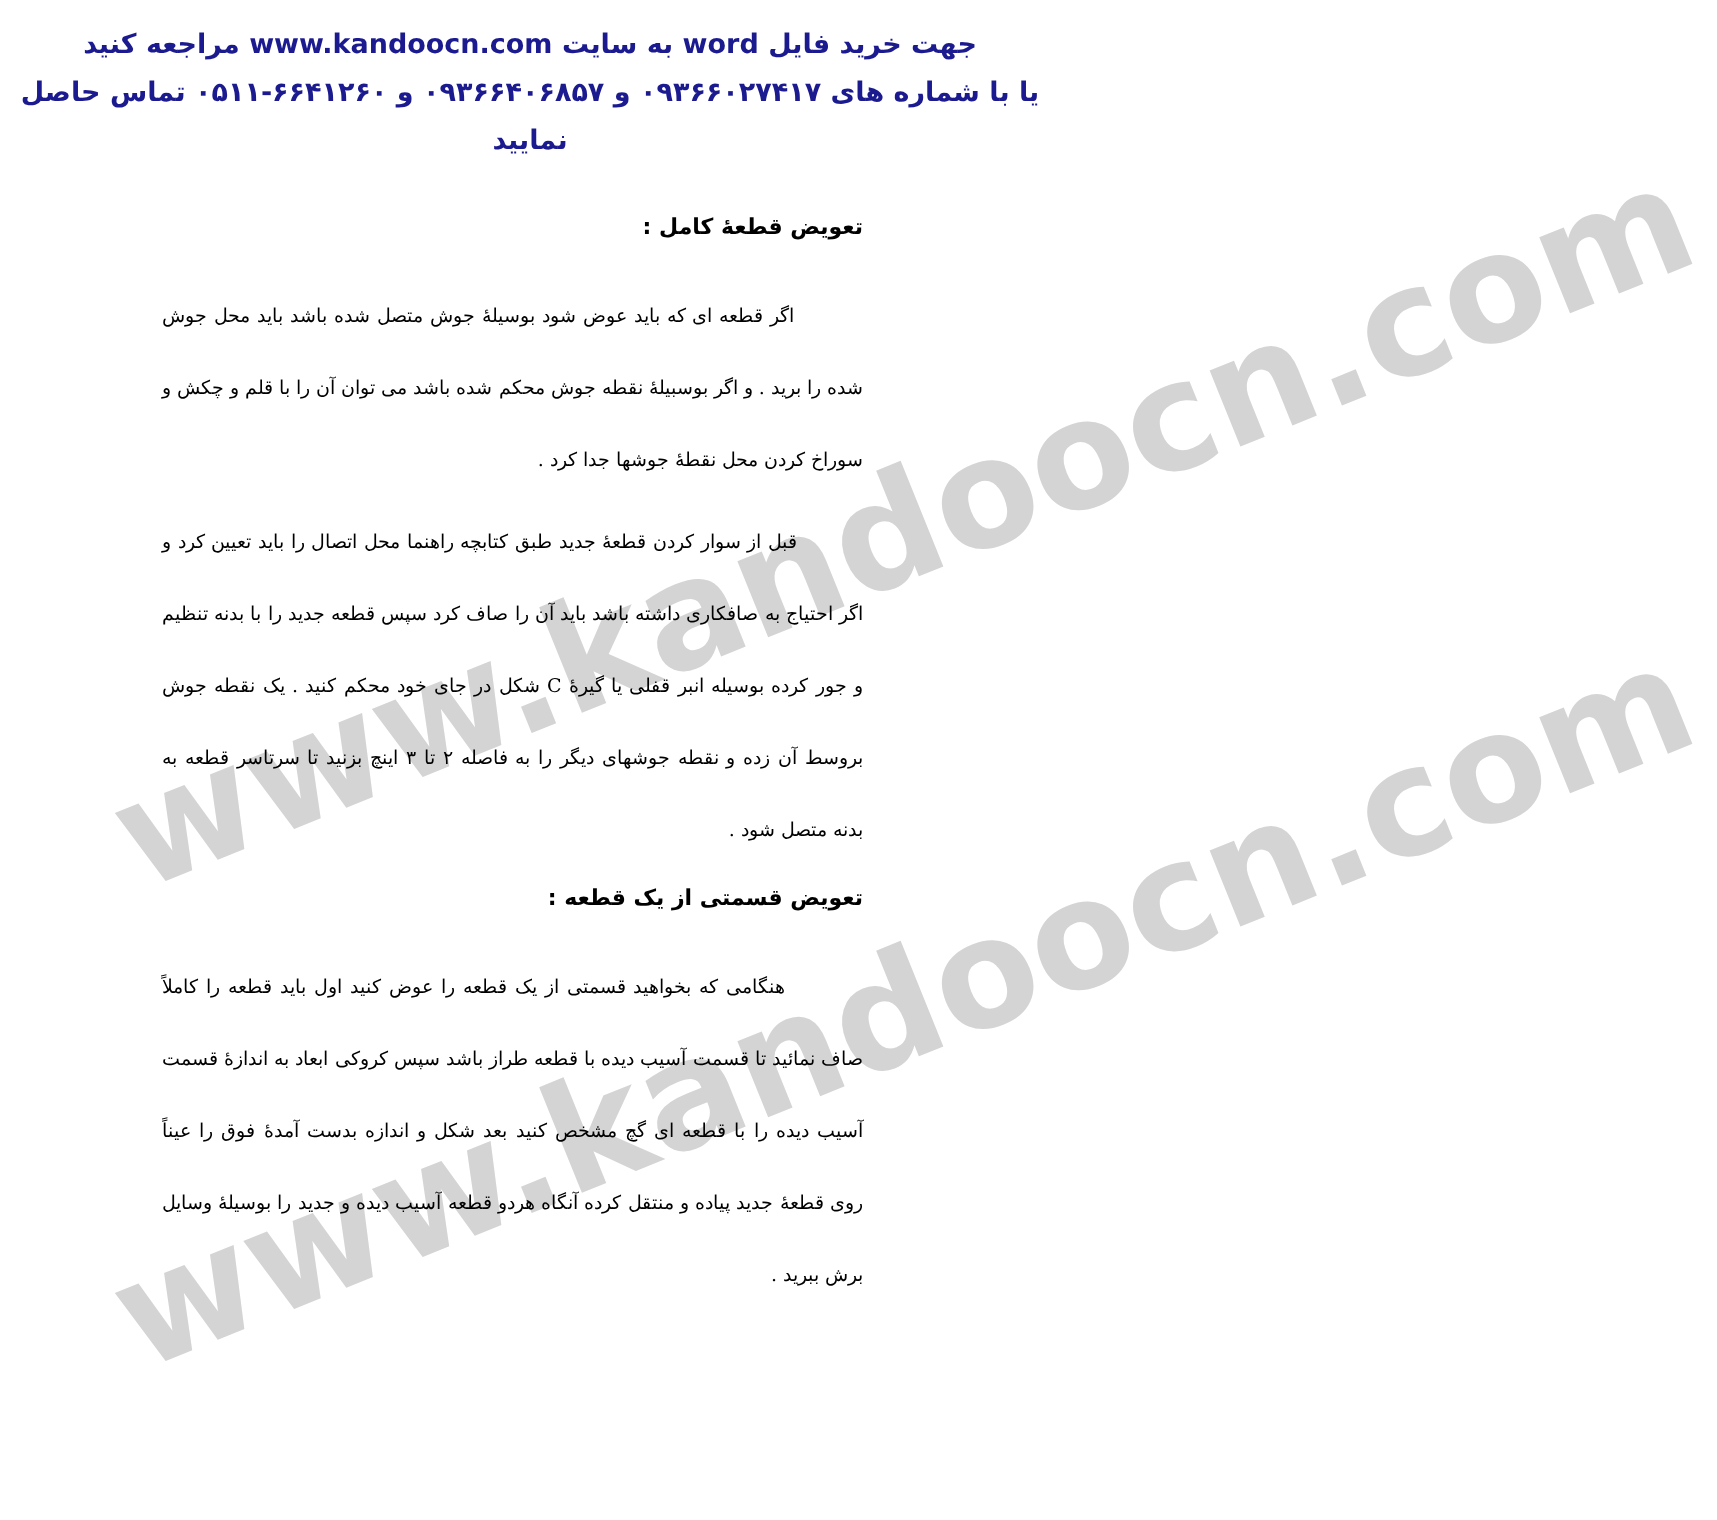www.kandoocn.com
www.kandoocn.com
جهت خرید فایل word به سایت www.kandoocn.com مراجعه کنید
یا با شماره های ۰۹۳۶۶۰۲۷۴۱۷ و ۰۹۳۶۶۴۰۶۸۵۷ و ۶۶۴۱۲۶۰-۰۵۱۱ تماس حاصل نمایید
تعویض قطعهٔ کامل :
اگر قطعه ای که باید عوض شود بوسیلهٔ جوش متصل شده باشد باید محل جوش شده را برید . و اگر بوسبیلهٔ نقطه جوش محکم شده باشد می توان آن را با قلم و چکش و سوراخ کردن محل نقطهٔ جوشها جدا کرد .
قبل از سوار کردن قطعهٔ جدید طبق کتابچه راهنما محل اتصال را باید تعیین کرد و اگر احتیاج به صافکاری داشته باشد باید آن را صاف کرد سپس قطعه جدید را با بدنه تنظیم و جور کرده بوسیله انبر قفلی یا گیرهٔ C شکل در جای خود محکم کنید . یک نقطه جوش بروسط آن زده و نقطه جوشهای دیگر را به فاصله ۲ تا ۳ اینچ بزنید تا سرتاسر قطعه به بدنه متصل شود .
تعویض قسمتی از یک قطعه :
هنگامی که بخواهید قسمتی از یک قطعه را عوض کنید اول باید قطعه را کاملاً صاف نمائید تا قسمت آسیب دیده با قطعه طراز باشد سپس کروکی ابعاد به اندازهٔ قسمت آسیب دیده را با قطعه ای گچ مشخص کنید بعد شکل و اندازه بدست آمدهٔ فوق را عیناً روی قطعهٔ جدید پیاده و منتقل کرده آنگاه هردو قطعه آسیب دیده و جدید را بوسیلهٔ وسایل برش ببرید .